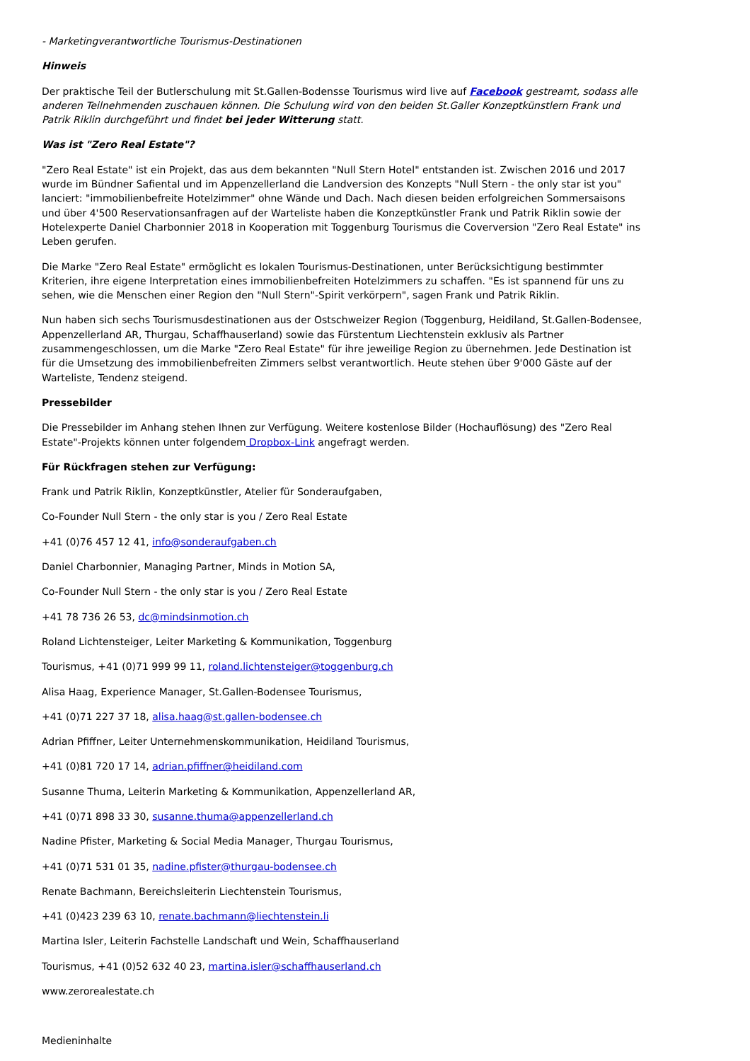- Marketingverantwortliche Tourismus-Destinationen
Hinweis
Der praktische Teil der Butlerschulung mit St.Gallen-Bodensse Tourismus wird live auf Facebook gestreamt, sodass alle anderen Teilnehmenden zuschauen können. Die Schulung wird von den beiden St.Galler Konzeptkünstlern Frank und Patrik Riklin durchgeführt und findet bei jeder Witterung statt.
Was ist "Zero Real Estate"?
"Zero Real Estate" ist ein Projekt, das aus dem bekannten "Null Stern Hotel" entstanden ist. Zwischen 2016 und 2017 wurde im Bündner Safiental und im Appenzellerland die Landversion des Konzepts "Null Stern - the only star ist you" lanciert: "immobilienbefreite Hotelzimmer" ohne Wände und Dach. Nach diesen beiden erfolgreichen Sommersaisons und über 4'500 Reservationsanfragen auf der Warteliste haben die Konzeptkünstler Frank und Patrik Riklin sowie der Hotelexperte Daniel Charbonnier 2018 in Kooperation mit Toggenburg Tourismus die Coverversion "Zero Real Estate" ins Leben gerufen.
Die Marke "Zero Real Estate" ermöglicht es lokalen Tourismus-Destinationen, unter Berücksichtigung bestimmter Kriterien, ihre eigene Interpretation eines immobilienbefreiten Hotelzimmers zu schaffen. "Es ist spannend für uns zu sehen, wie die Menschen einer Region den "Null Stern"-Spirit verkörpern", sagen Frank und Patrik Riklin.
Nun haben sich sechs Tourismusdestinationen aus der Ostschweizer Region (Toggenburg, Heidiland, St.Gallen-Bodensee, Appenzellerland AR, Thurgau, Schaffhauserland) sowie das Fürstentum Liechtenstein exklusiv als Partner zusammengeschlossen, um die Marke "Zero Real Estate" für ihre jeweilige Region zu übernehmen. Jede Destination ist für die Umsetzung des immobilienbefreiten Zimmers selbst verantwortlich. Heute stehen über 9'000 Gäste auf der Warteliste, Tendenz steigend.
Pressebilder
Die Pressebilder im Anhang stehen Ihnen zur Verfügung. Weitere kostenlose Bilder (Hochauflösung) des "Zero Real Estate"-Projekts können unter folgendem Dropbox-Link angefragt werden.
Für Rückfragen stehen zur Verfügung:
Frank und Patrik Riklin, Konzeptkünstler, Atelier für Sonderaufgaben,
Co-Founder Null Stern - the only star is you / Zero Real Estate
+41 (0)76 457 12 41, info@sonderaufgaben.ch
Daniel Charbonnier, Managing Partner, Minds in Motion SA,
Co-Founder Null Stern - the only star is you / Zero Real Estate
+41 78 736 26 53, dc@mindsinmotion.ch
Roland Lichtensteiger, Leiter Marketing & Kommunikation, Toggenburg
Tourismus, +41 (0)71 999 99 11, roland.lichtensteiger@toggenburg.ch
Alisa Haag, Experience Manager, St.Gallen-Bodensee Tourismus,
+41 (0)71 227 37 18, alisa.haag@st.gallen-bodensee.ch
Adrian Pfiffner, Leiter Unternehmenskommunikation, Heidiland Tourismus,
+41 (0)81 720 17 14, adrian.pfiffner@heidiland.com
Susanne Thuma, Leiterin Marketing & Kommunikation, Appenzellerland AR,
+41 (0)71 898 33 30, susanne.thuma@appenzellerland.ch
Nadine Pfister, Marketing & Social Media Manager, Thurgau Tourismus,
+41 (0)71 531 01 35, nadine.pfister@thurgau-bodensee.ch
Renate Bachmann, Bereichsleiterin Liechtenstein Tourismus,
+41 (0)423 239 63 10, renate.bachmann@liechtenstein.li
Martina Isler, Leiterin Fachstelle Landschaft und Wein, Schaffhauserland
Tourismus, +41 (0)52 632 40 23, martina.isler@schaffhauserland.ch
www.zerorealestate.ch
Medieninhalte